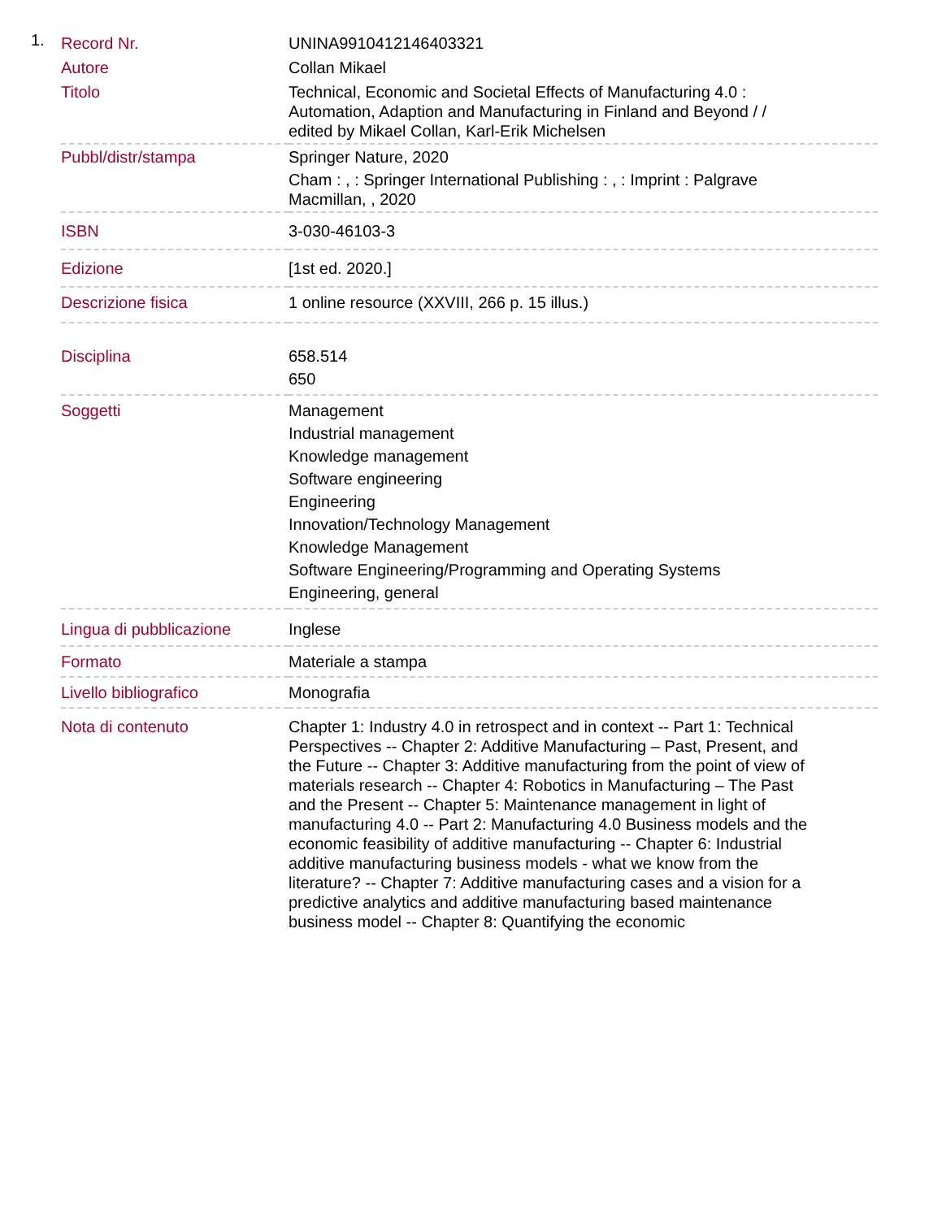1.
| Record Nr. | UNINA9910412146403321 |
| Autore | Collan Mikael |
| Titolo | Technical, Economic and Societal Effects of Manufacturing 4.0 : Automation, Adaption and Manufacturing in Finland and Beyond / / edited by Mikael Collan, Karl-Erik Michelsen |
| Pubbl/distr/stampa | Springer Nature, 2020 Cham : , : Springer International Publishing : , : Imprint : Palgrave Macmillan, , 2020 |
| ISBN | 3-030-46103-3 |
| Edizione | [1st ed. 2020.] |
| Descrizione fisica | 1 online resource (XXVIII, 266 p. 15 illus.) |
| Disciplina | 658.514 650 |
| Soggetti | Management Industrial management Knowledge management Software engineering Engineering Innovation/Technology Management Knowledge Management Software Engineering/Programming and Operating Systems Engineering, general |
| Lingua di pubblicazione | Inglese |
| Formato | Materiale a stampa |
| Livello bibliografico | Monografia |
| Nota di contenuto | Chapter 1: Industry 4.0 in retrospect and in context -- Part 1: Technical Perspectives -- Chapter 2: Additive Manufacturing – Past, Present, and the Future -- Chapter 3: Additive manufacturing from the point of view of materials research -- Chapter 4: Robotics in Manufacturing – The Past and the Present -- Chapter 5: Maintenance management in light of manufacturing 4.0 -- Part 2: Manufacturing 4.0 Business models and the economic feasibility of additive manufacturing -- Chapter 6: Industrial additive manufacturing business models - what we know from the literature? -- Chapter 7: Additive manufacturing cases and a vision for a predictive analytics and additive manufacturing based maintenance business model -- Chapter 8: Quantifying the economic |